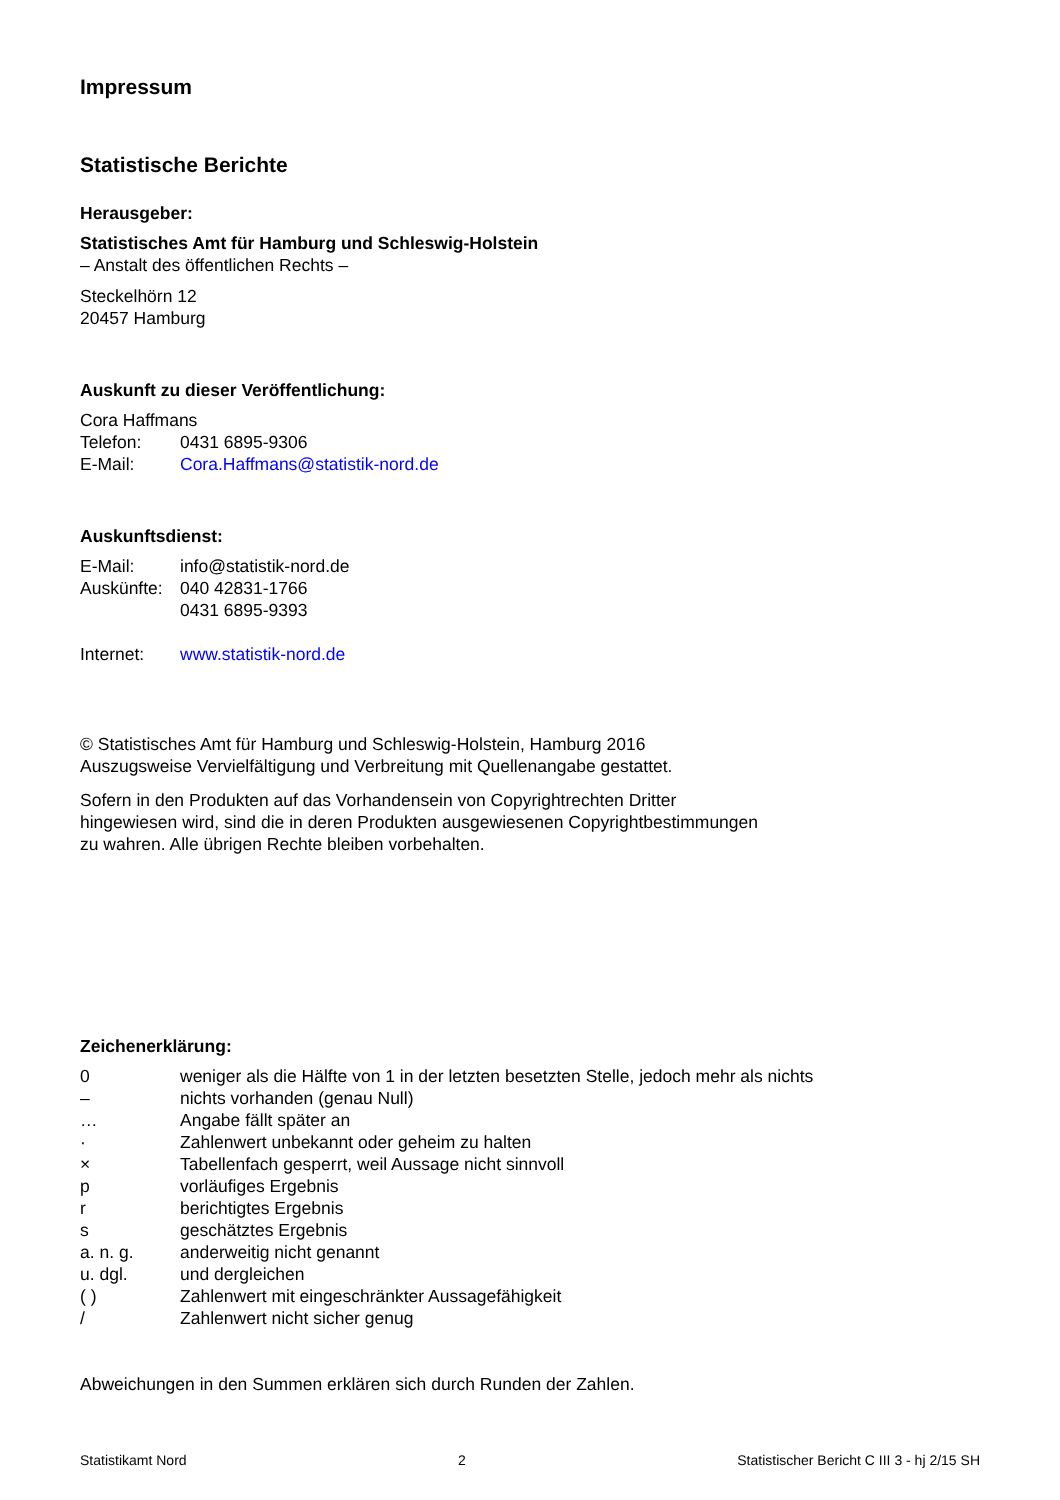Impressum
Statistische Berichte
Herausgeber:
Statistisches Amt für Hamburg und Schleswig-Holstein
– Anstalt des öffentlichen Rechts –
Steckelhörn 12
20457 Hamburg
Auskunft zu dieser Veröffentlichung:
Cora Haffmans
| Telefon: | 0431 6895-9306 |
| E-Mail: | Cora.Haffmans@statistik-nord.de |
Auskunftsdienst:
| E-Mail: | info@statistik-nord.de |
| Auskünfte: | 040 42831-1766 0431 6895-9393 |
| Internet: | www.statistik-nord.de |
© Statistisches Amt für Hamburg und Schleswig-Holstein, Hamburg 2016
Auszugsweise Vervielfältigung und Verbreitung mit Quellenangabe gestattet.
Sofern in den Produkten auf das Vorhandensein von Copyrightrechten Dritter
hingewiesen wird, sind die in deren Produkten ausgewiesenen Copyrightbestimmungen
zu wahren. Alle übrigen Rechte bleiben vorbehalten.
Zeichenerklärung:
| 0 | weniger als die Hälfte von 1 in der letzten besetzten Stelle, jedoch mehr als nichts |
| – | nichts vorhanden (genau Null) |
| … | Angabe fällt später an |
| · | Zahlenwert unbekannt oder geheim zu halten |
| × | Tabellenfach gesperrt, weil Aussage nicht sinnvoll |
| p | vorläufiges Ergebnis |
| r | berichtigtes Ergebnis |
| s | geschätztes Ergebnis |
| a. n. g. | anderweitig nicht genannt |
| u. dgl. | und dergleichen |
| ( ) | Zahlenwert mit eingeschränkter Aussagefähigkeit |
| / | Zahlenwert nicht sicher genug |
Abweichungen in den Summen erklären sich durch Runden der Zahlen.
Statistikamt Nord 2 Statistischer Bericht C III 3 - hj 2/15 SH